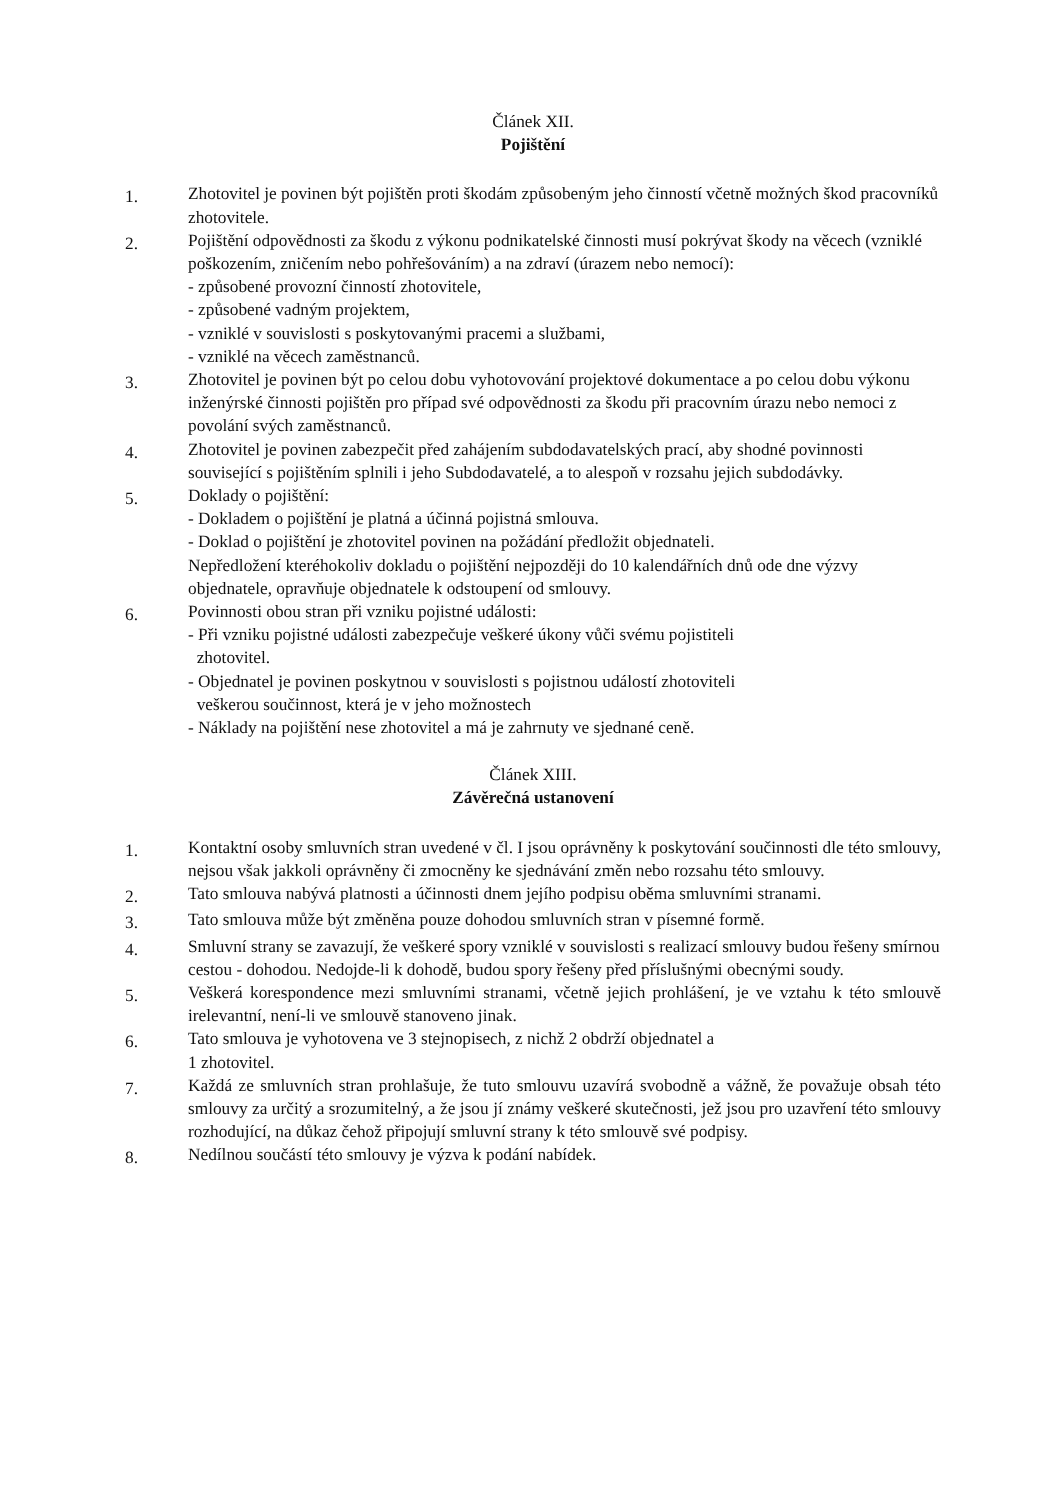Článek XII.
Pojištění
1.
Zhotovitel je povinen být pojištěn proti škodám způsobeným jeho činností včetně možných škod pracovníků zhotovitele.
2.
Pojištění odpovědnosti za škodu z výkonu podnikatelské činnosti musí pokrývat škody na věcech (vzniklé poškozením, zničením nebo pohřešováním) a na zdraví (úrazem nebo nemocí):
- způsobené provozní činností zhotovitele,
- způsobené vadným projektem,
- vzniklé v souvislosti s poskytovanými pracemi a službami,
- vzniklé na věcech zaměstnanců.
3.
Zhotovitel je povinen být po celou dobu vyhotovování projektové dokumentace a po celou dobu výkonu inženýrské činnosti pojištěn pro případ své odpovědnosti za škodu při pracovním úrazu nebo nemoci z povolání svých zaměstnanců.
4.
Zhotovitel je povinen zabezpečit před zahájením subdodavatelských prací, aby shodné povinnosti související s pojištěním splnili i jeho Subdodavatelé, a to alespoň v rozsahu jejich subdodávky.
5.
Doklady o pojištění:
- Dokladem o pojištění je platná a účinná pojistná smlouva.
- Doklad o pojištění je zhotovitel povinen na požádání předložit objednateli.
Nepředložení kteréhokoliv dokladu o pojištění nejpozději do 10 kalendářních dnů ode dne výzvy objednatele, opravňuje objednatele k odstoupení od smlouvy.
6.
Povinnosti obou stran při vzniku pojistné události:
- Při vzniku pojistné události zabezpečuje veškeré úkony vůči svému pojistiteli
zhotovitel.
- Objednatel je povinen poskytnou v souvislosti s pojistnou událostí zhotoviteli
veškerou součinnost, která je v jeho možnostech
- Náklady na pojištění nese zhotovitel a má je zahrnuty ve sjednané ceně.
Článek XIII.
Závěrečná ustanovení
1.
Kontaktní osoby smluvních stran uvedené v čl. I jsou oprávněny k poskytování součinnosti dle této smlouvy, nejsou však jakkoli oprávněny či zmocněny ke sjednávání změn nebo rozsahu této smlouvy.
2.
Tato smlouva nabývá platnosti a účinnosti dnem jejího podpisu oběma smluvními stranami.
3.
Tato smlouva může být změněna pouze dohodou smluvních stran v písemné formě.
4.
Smluvní strany se zavazují, že veškeré spory vzniklé v souvislosti s realizací smlouvy budou řešeny smírnou cestou - dohodou. Nedojde-li k dohodě, budou spory řešeny před příslušnými obecnými soudy.
5.
Veškerá korespondence mezi smluvními stranami, včetně jejich prohlášení, je ve vztahu k této smlouvě irelevantní, není-li ve smlouvě stanoveno jinak.
6.
Tato smlouva je vyhotovena ve 3 stejnopisech, z nichž 2 obdrží objednatel a
1 zhotovitel.
7.
Každá ze smluvních stran prohlašuje, že tuto smlouvu uzavírá svobodně a vážně, že považuje obsah této smlouvy za určitý a srozumitelný, a že jsou jí známy veškeré skutečnosti, jež jsou pro uzavření této smlouvy rozhodující, na důkaz čehož připojují smluvní strany k této smlouvě své podpisy.
8.
Nedílnou součástí této smlouvy je výzva k podání nabídek.